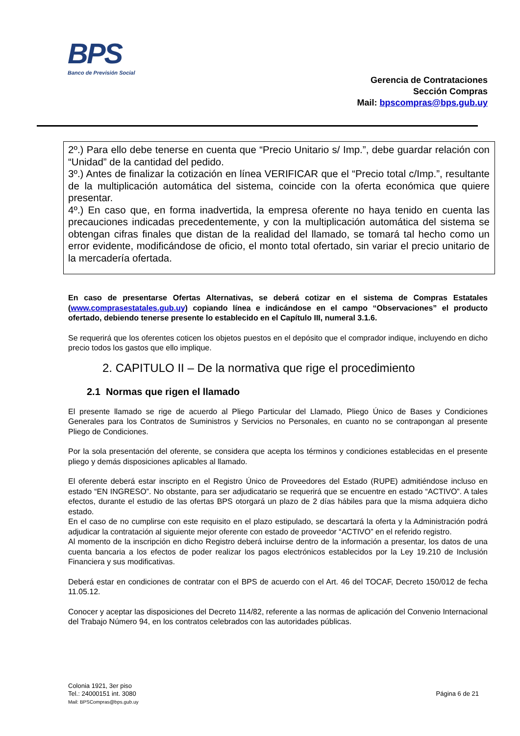BPS
Banco de Previsión Social
Gerencia de Contrataciones
Sección Compras
Mail: bpscompras@bps.gub.uy
2º.) Para ello debe tenerse en cuenta que “Precio Unitario s/ Imp.”, debe guardar relación con “Unidad” de la cantidad del pedido.
3º.) Antes de finalizar la cotización en línea VERIFICAR que el “Precio total c/Imp.”, resultante de la multiplicación automática del sistema, coincide con la oferta económica que quiere presentar.
4º.) En caso que, en forma inadvertida, la empresa oferente no haya tenido en cuenta las precauciones indicadas precedentemente, y con la multiplicación automática del sistema se obtengan cifras finales que distan de la realidad del llamado, se tomará tal hecho como un error evidente, modificándose de oficio, el monto total ofertado, sin variar el precio unitario de la mercadería ofertada.
En caso de presentarse Ofertas Alternativas, se deberá cotizar en el sistema de Compras Estatales (www.comprasestatales.gub.uy) copiando línea e indicándose en el campo “Observaciones” el producto ofertado, debiendo tenerse presente lo establecido en el Capítulo III, numeral 3.1.6.
Se requerirá que los oferentes coticen los objetos puestos en el depósito que el comprador indique, incluyendo en dicho precio todos los gastos que ello implique.
2. CAPITULO II – De la normativa que rige el procedimiento
2.1 Normas que rigen el llamado
El presente llamado se rige de acuerdo al Pliego Particular del Llamado, Pliego Único de Bases y Condiciones Generales para los Contratos de Suministros y Servicios no Personales, en cuanto no se contrapongan al presente Pliego de Condiciones.
Por la sola presentación del oferente, se considera que acepta los términos y condiciones establecidas en el presente pliego y demás disposiciones aplicables al llamado.
El oferente deberá estar inscripto en el Registro Único de Proveedores del Estado (RUPE) admitiéndose incluso en estado “EN INGRESO”. No obstante, para ser adjudicatario se requerirá que se encuentre en estado “ACTIVO”. A tales efectos, durante el estudio de las ofertas BPS otorgará un plazo de 2 días hábiles para que la misma adquiera dicho estado.
En el caso de no cumplirse con este requisito en el plazo estipulado, se descartará la oferta y la Administración podrá adjudicar la contratación al siguiente mejor oferente con estado de proveedor “ACTIVO” en el referido registro.
Al momento de la inscripción en dicho Registro deberá incluirse dentro de la información a presentar, los datos de una cuenta bancaria a los efectos de poder realizar los pagos electrónicos establecidos por la Ley 19.210 de Inclusión Financiera y sus modificativas.
Deberá estar en condiciones de contratar con el BPS de acuerdo con el Art. 46 del TOCAF, Decreto 150/012 de fecha 11.05.12.
Conocer y aceptar las disposiciones del Decreto 114/82, referente a las normas de aplicación del Convenio Internacional del Trabajo Número 94, en los contratos celebrados con las autoridades públicas.
Colonia 1921, 3er piso
Tel.: 24000151 int. 3080
Mail: BPSCompras@bps.gub.uy
Página 6 de 21